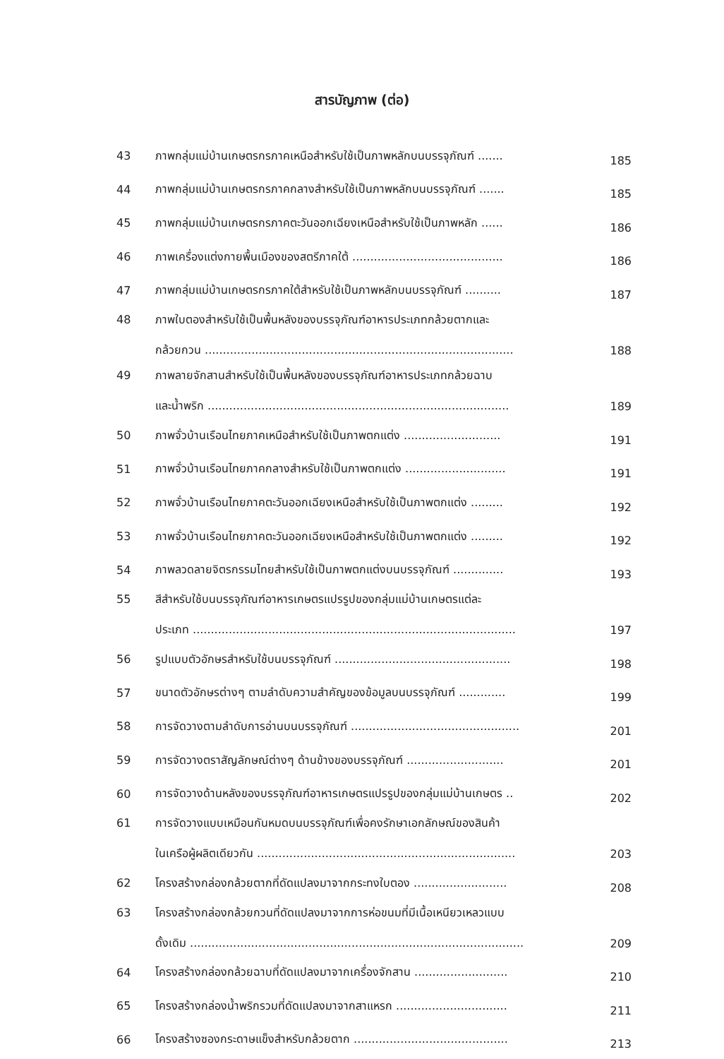สารบัญภาพ (ต่อ)
| 43 | ภาพกลุ่มแม่บ้านเกษตรกรภาคเหนือสำหรับใช้เป็นภาพหลักบนบรรจุภัณฑ์ ....... | 185 |
| 44 | ภาพกลุ่มแม่บ้านเกษตรกรภาคกลางสำหรับใช้เป็นภาพหลักบนบรรจุภัณฑ์ ....... | 185 |
| 45 | ภาพกลุ่มแม่บ้านเกษตรกรภาคตะวันออกเฉียงเหนือสำหรับใช้เป็นภาพหลัก ...... | 186 |
| 46 | ภาพเครื่องแต่งกายพื้นเมืองของสตรีภาคใต้ .......................................... | 186 |
| 47 | ภาพกลุ่มแม่บ้านเกษตรกรภาคใต้สำหรับใช้เป็นภาพหลักบนบรรจุภัณฑ์ .......... | 187 |
| 48 | ภาพใบตองสำหรับใช้เป็นพื้นหลังของบรรจุภัณฑ์อาหารประเภทกล้วยตากและ กล้วยกวน ...................................................................................... | 188 |
| 49 | ภาพลายจักสานสำหรับใช้เป็นพื้นหลังของบรรจุภัณฑ์อาหารประเภทกล้วยฉาบ และน้ำพริก .................................................................................... | 189 |
| 50 | ภาพจั่วบ้านเรือนไทยภาคเหนือสำหรับใช้เป็นภาพตกแต่ง ........................... | 191 |
| 51 | ภาพจั่วบ้านเรือนไทยภาคกลางสำหรับใช้เป็นภาพตกแต่ง ............................ | 191 |
| 52 | ภาพจั่วบ้านเรือนไทยภาคตะวันออกเฉียงเหนือสำหรับใช้เป็นภาพตกแต่ง ......... | 192 |
| 53 | ภาพจั่วบ้านเรือนไทยภาคตะวันออกเฉียงเหนือสำหรับใช้เป็นภาพตกแต่ง ......... | 192 |
| 54 | ภาพลวดลายจิตรกรรมไทยสำหรับใช้เป็นภาพตกแต่งบนบรรจุภัณฑ์ .............. | 193 |
| 55 | สีสำหรับใช้บนบรรจุภัณฑ์อาหารเกษตรแปรรูปของกลุ่มแม่บ้านเกษตรแต่ละ ประเภท .......................................................................................... | 197 |
| 56 | รูปแบบตัวอักษรสำหรับใช้บนบรรจุภัณฑ์ ................................................. | 198 |
| 57 | ขนาดตัวอักษรต่างๆ ตามลำดับความสำคัญของข้อมูลบนบรรจุภัณฑ์ ............. | 199 |
| 58 | การจัดวางตามลำดับการอ่านบนบรรจุภัณฑ์ ............................................... | 201 |
| 59 | การจัดวางตราสัญลักษณ์ต่างๆ ด้านข้างของบรรจุภัณฑ์ ........................... | 201 |
| 60 | การจัดวางด้านหลังของบรรจุภัณฑ์อาหารเกษตรแปรรูปของกลุ่มแม่บ้านเกษตร .. | 202 |
| 61 | การจัดวางแบบเหมือนกันหมดบนบรรจุภัณฑ์เพื่อคงรักษาเอกลักษณ์ของสินค้า ในเครือผู้ผลิตเดียวกัน ........................................................................ | 203 |
| 62 | โครงสร้างกล่องกล้วยตากที่ดัดแปลงมาจากกระทงใบตอง .......................... | 208 |
| 63 | โครงสร้างกล่องกล้วยกวนที่ดัดแปลงมาจากการห่อขนมที่มีเนื้อเหนียวเหลวแบบ ดั้งเดิม ............................................................................................. | 209 |
| 64 | โครงสร้างกล่องกล้วยฉาบที่ดัดแปลงมาจากเครื่องจักสาน .......................... | 210 |
| 65 | โครงสร้างกล่องน้ำพริกรวมที่ดัดแปลงมาจากสาแหรก ............................... | 211 |
| 66 | โครงสร้างซองกระดาษแข็งสำหรับกล้วยตาก ........................................... | 213 |